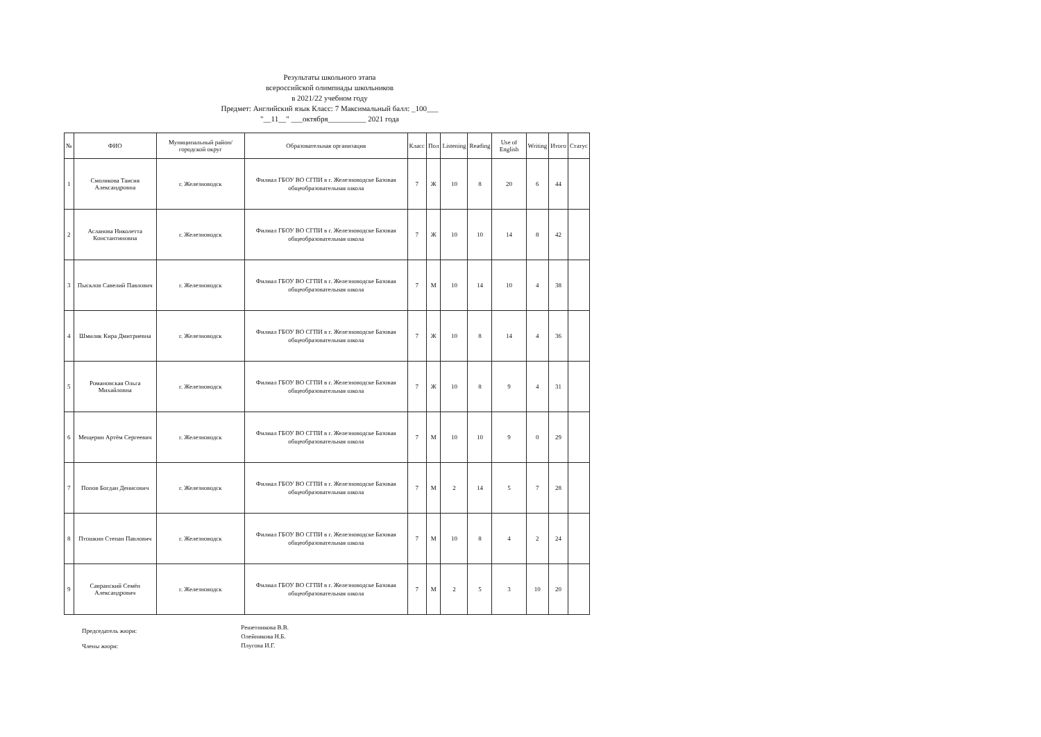Результаты школьного этапа
всероссийской олимпиады школьников
в 2021/22 учебном году
Предмет: Английский язык Класс: 7 Максимальный балл: _100___
"__11__" ___октября__________ 2021 года
| № | ФИО | Муниципальный район/городской округ | Образовательная организация | Класс | Пол | Listening | Reading | Use of English | Writing | Итого | Статус |
| --- | --- | --- | --- | --- | --- | --- | --- | --- | --- | --- | --- |
| 1 | Смолякова Таисия Александровна | г. Железноводск | Филиал ГБОУ ВО СГПИ в г. Железноводске Базовая общеобразовательная школа | 7 | Ж | 10 | 8 | 20 | 6 | 44 | |
| 2 | Асланова Николетта Константиновна | г. Железноводск | Филиал ГБОУ ВО СГПИ в г. Железноводске Базовая общеобразовательная школа | 7 | Ж | 10 | 10 | 14 | 8 | 42 | |
| 3 | Пысклов Савелий Павлович | г. Железноводск | Филиал ГБОУ ВО СГПИ в г. Железноводске Базовая общеобразовательная школа | 7 | М | 10 | 14 | 10 | 4 | 38 | |
| 4 | Шмиляк Кира Дмитриевна | г. Железноводск | Филиал ГБОУ ВО СГПИ в г. Железноводске Базовая общеобразовательная школа | 7 | Ж | 10 | 8 | 14 | 4 | 36 | |
| 5 | Романовская Ольга Михайловна | г. Железноводск | Филиал ГБОУ ВО СГПИ в г. Железноводске Базовая общеобразовательная школа | 7 | Ж | 10 | 8 | 9 | 4 | 31 | |
| 6 | Мещерин Артём Сергеевич | г. Железноводск | Филиал ГБОУ ВО СГПИ в г. Железноводске Базовая общеобразовательная школа | 7 | М | 10 | 10 | 9 | 0 | 29 | |
| 7 | Попов Богдан Денисович | г. Железноводск | Филиал ГБОУ ВО СГПИ в г. Железноводске Базовая общеобразовательная школа | 7 | М | 2 | 14 | 5 | 7 | 28 | |
| 8 | Птошкин Степан Павлович | г. Железноводск | Филиал ГБОУ ВО СГПИ в г. Железноводске Базовая общеобразовательная школа | 7 | М | 10 | 8 | 4 | 2 | 24 | |
| 9 | Савранский Семён Александрович | г. Железноводск | Филиал ГБОУ ВО СГПИ в г. Железноводске Базовая общеобразовательная школа | 7 | М | 2 | 5 | 3 | 10 | 20 | |
Председатель жюри:
Члены жюри:
Решетникова В.В.
Олейникова Н.Б.
Плугова И.Г.